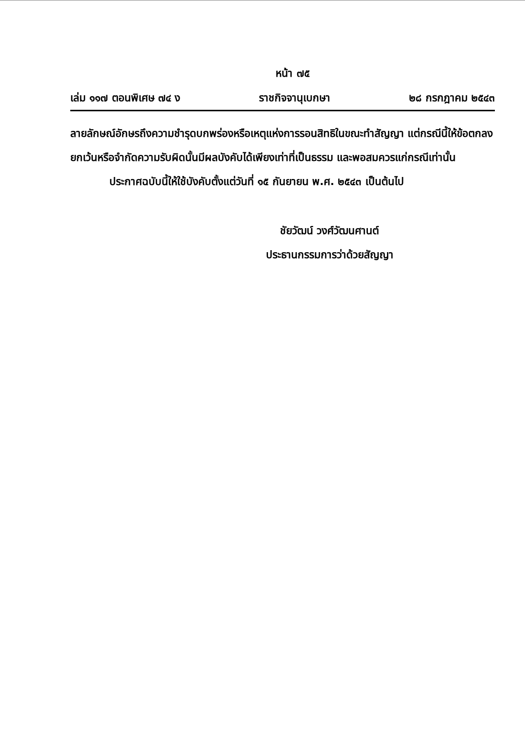หน้า ๗๕
เล่ม ๑๑๗ ตอนพิเศษ ๗๔ ง ราชกิจจานุเบกษา ๒๘ กรกฎาคม ๒๕๔๓
ลายลักษณ์อักษรถึงความชำรุดบกพร่องหรือเหตุแห่งการรอนสิทธิในขณะทำสัญญา แต่กรณีนี้ให้ข้อตกลงยกเว้นหรือจำกัดความรับผิดนั้นมีผลบังคับได้เพียงเท่าที่เป็นธรรม และพอสมควรแก่กรณีเท่านั้น
ประกาศฉบับนี้ให้ใช้บังคับตั้งแต่วันที่ ๑๕ กันยายน พ.ศ. ๒๕๔๓ เป็นต้นไป
ชัยวัฒน์ วงศ์วัฒนศานต์
ประธานกรรมการว่าด้วยสัญญา